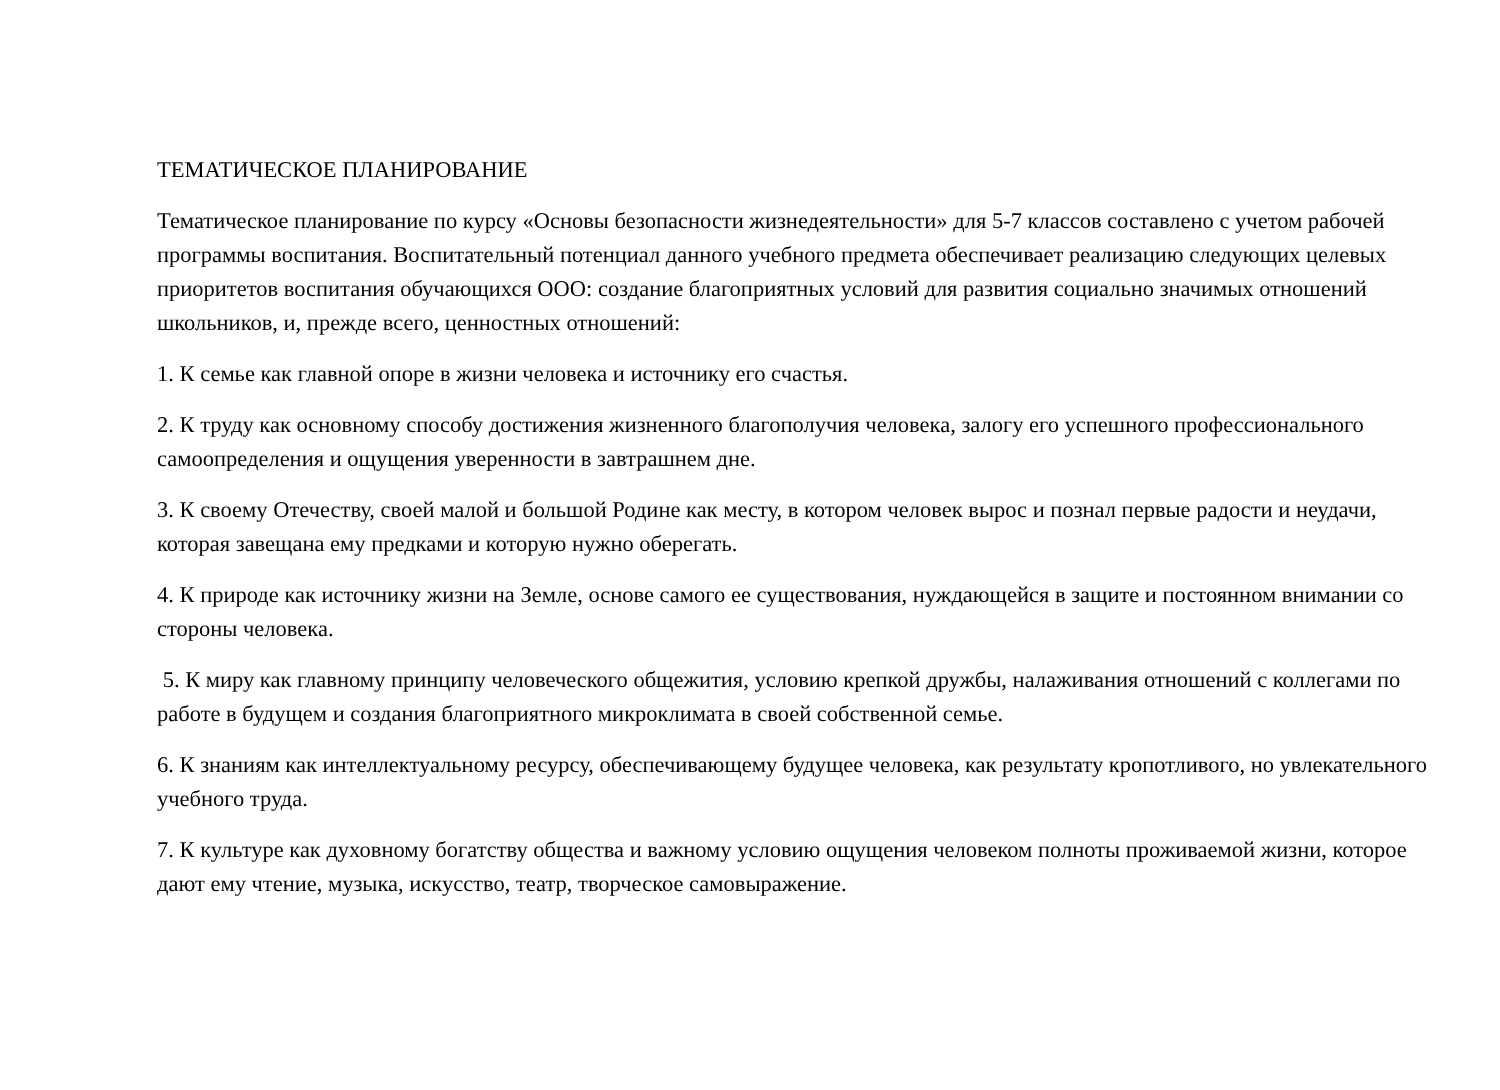ТЕМАТИЧЕСКОЕ ПЛАНИРОВАНИЕ
Тематическое планирование по курсу «Основы безопасности жизнедеятельности» для 5-7 классов составлено с учетом рабочей программы воспитания. Воспитательный потенциал данного учебного предмета обеспечивает реализацию следующих целевых приоритетов воспитания обучающихся ООО: создание благоприятных условий для развития социально значимых отношений школьников, и, прежде всего, ценностных отношений:
1. К семье как главной опоре в жизни человека и источнику его счастья.
2. К труду как основному способу достижения жизненного благополучия человека, залогу его успешного профессионального самоопределения и ощущения уверенности в завтрашнем дне.
3. К своему Отечеству, своей малой и большой Родине как месту, в котором человек вырос и познал первые радости и неудачи, которая завещана ему предками и которую нужно оберегать.
4. К природе как источнику жизни на Земле, основе самого ее существования, нуждающейся в защите и постоянном внимании со стороны человека.
5. К миру как главному принципу человеческого общежития, условию крепкой дружбы, налаживания отношений с коллегами по работе в будущем и создания благоприятного микроклимата в своей собственной семье.
6. К знаниям как интеллектуальному ресурсу, обеспечивающему будущее человека, как результату кропотливого, но увлекательного учебного труда.
7. К культуре как духовному богатству общества и важному условию ощущения человеком полноты проживаемой жизни, которое дают ему чтение, музыка, искусство, театр, творческое самовыражение.